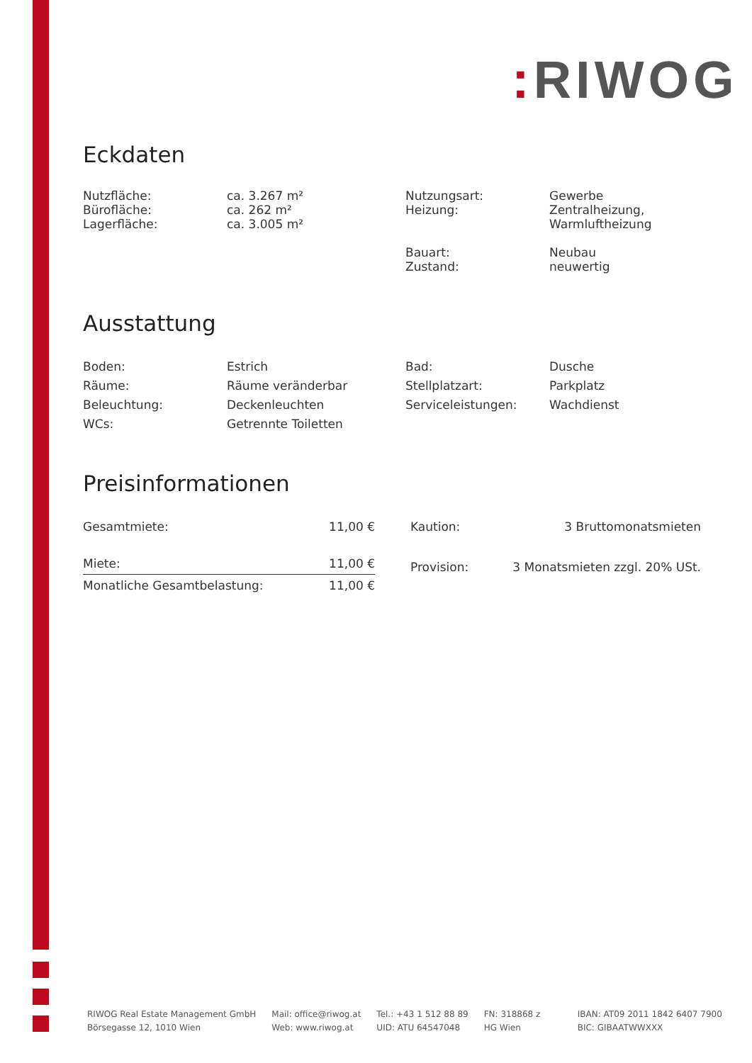: RIWOG
Eckdaten
| Nutzfläche: Bürofläche: Lagerfläche: | ca. 3.267 m² ca. 262 m² ca. 3.005 m² | Nutzungsart: Heizung: Bauart: Zustand: | Gewerbe Zentralheizung, Warmluftheizung Neubau neuwertig |
Ausstattung
| Boden: Räume: Beleuchtung: WCs: | Estrich Räume veränderbar Deckenleuchten Getrennte Toiletten | Bad: Stellplatzart: Serviceleistungen: | Dusche Parkplatz Wachdienst |
Preisinformationen
| Gesamtmiete: | 11,00 € |
| Miete: | 11,00 € |
| Monatliche Gesamtbelastung: | 11,00 € |
| Kaution: | 3 Bruttomonatsmieten |
| Provision: | 3 Monatsmieten zzgl. 20% USt. |
RIWOG Real Estate Management GmbH
Börsegasse 12, 1010 Wien
Mail: office@riwog.at
Web: www.riwog.at
Tel.: +43 1 512 88 89
UID: ATU 64547048
FN: 318868 z
HG Wien
IBAN: AT09 2011 1842 6407 7900
BIC: GIBAATWWXXX